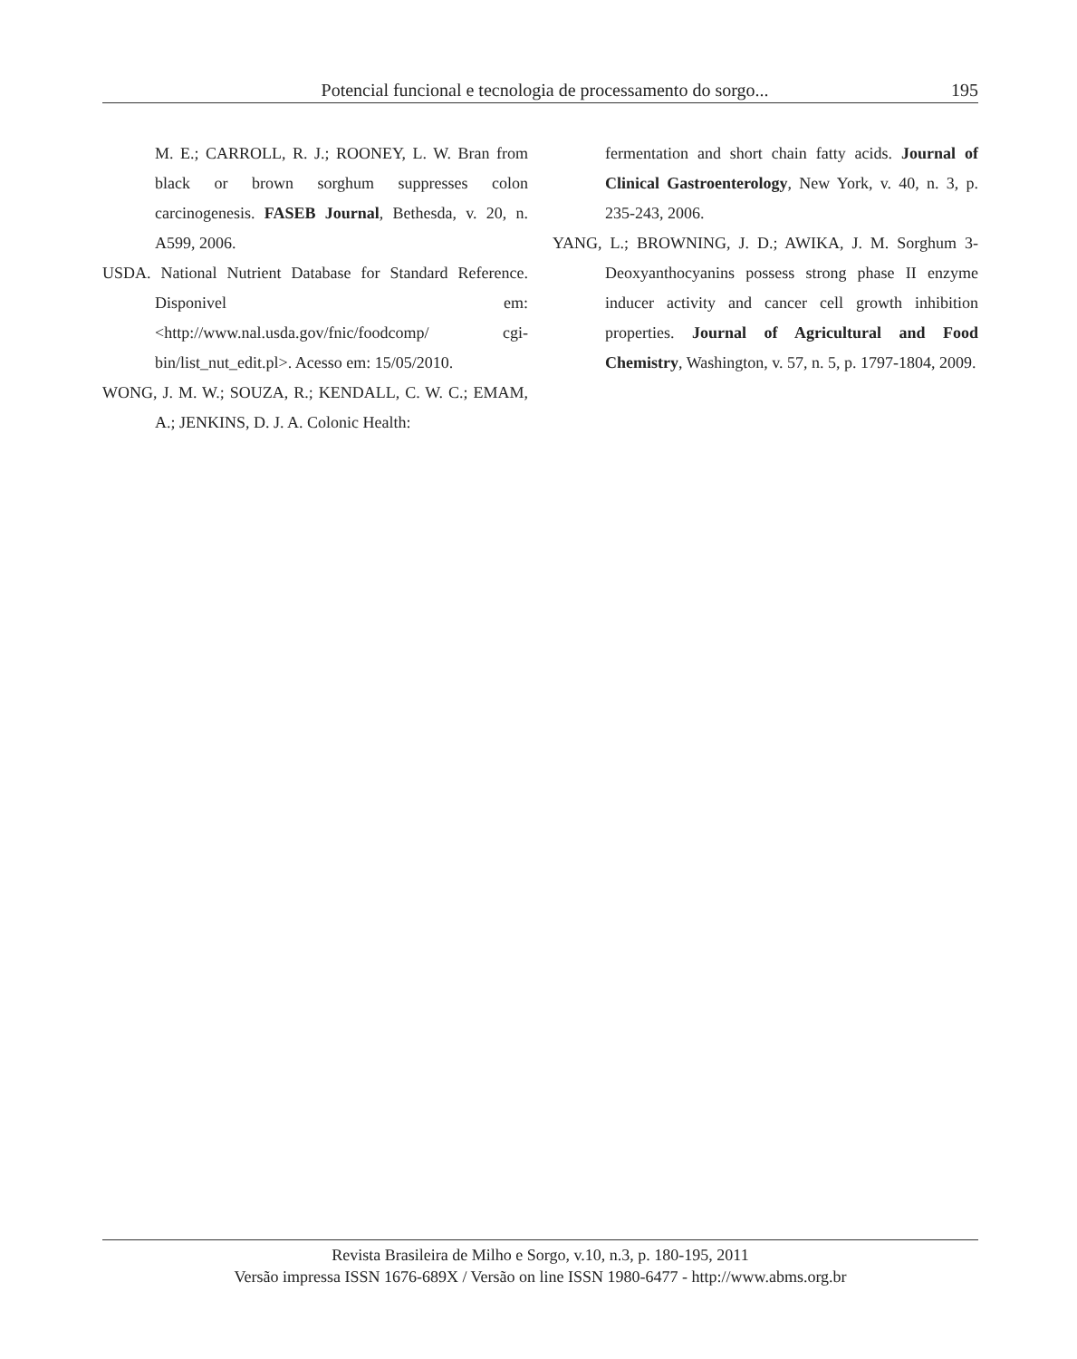Potencial funcional e tecnologia de processamento do sorgo... 195
M. E.; CARROLL, R. J.; ROONEY, L. W. Bran from black or brown sorghum suppresses colon carcinogenesis. FASEB Journal, Bethesda, v. 20, n. A599, 2006.
USDA. National Nutrient Database for Standard Reference. Disponivel em: <http://www.nal.usda.gov/fnic/foodcomp/ cgi-bin/list_nut_edit.pl>. Acesso em: 15/05/2010.
WONG, J. M. W.; SOUZA, R.; KENDALL, C. W. C.; EMAM, A.; JENKINS, D. J. A. Colonic Health:
fermentation and short chain fatty acids. Journal of Clinical Gastroenterology, New York, v. 40, n. 3, p. 235-243, 2006.
YANG, L.; BROWNING, J. D.; AWIKA, J. M. Sorghum 3-Deoxyanthocyanins possess strong phase II enzyme inducer activity and cancer cell growth inhibition properties. Journal of Agricultural and Food Chemistry, Washington, v. 57, n. 5, p. 1797-1804, 2009.
Revista Brasileira de Milho e Sorgo, v.10, n.3, p. 180-195, 2011
Versão impressa ISSN 1676-689X / Versão on line ISSN 1980-6477 - http://www.abms.org.br